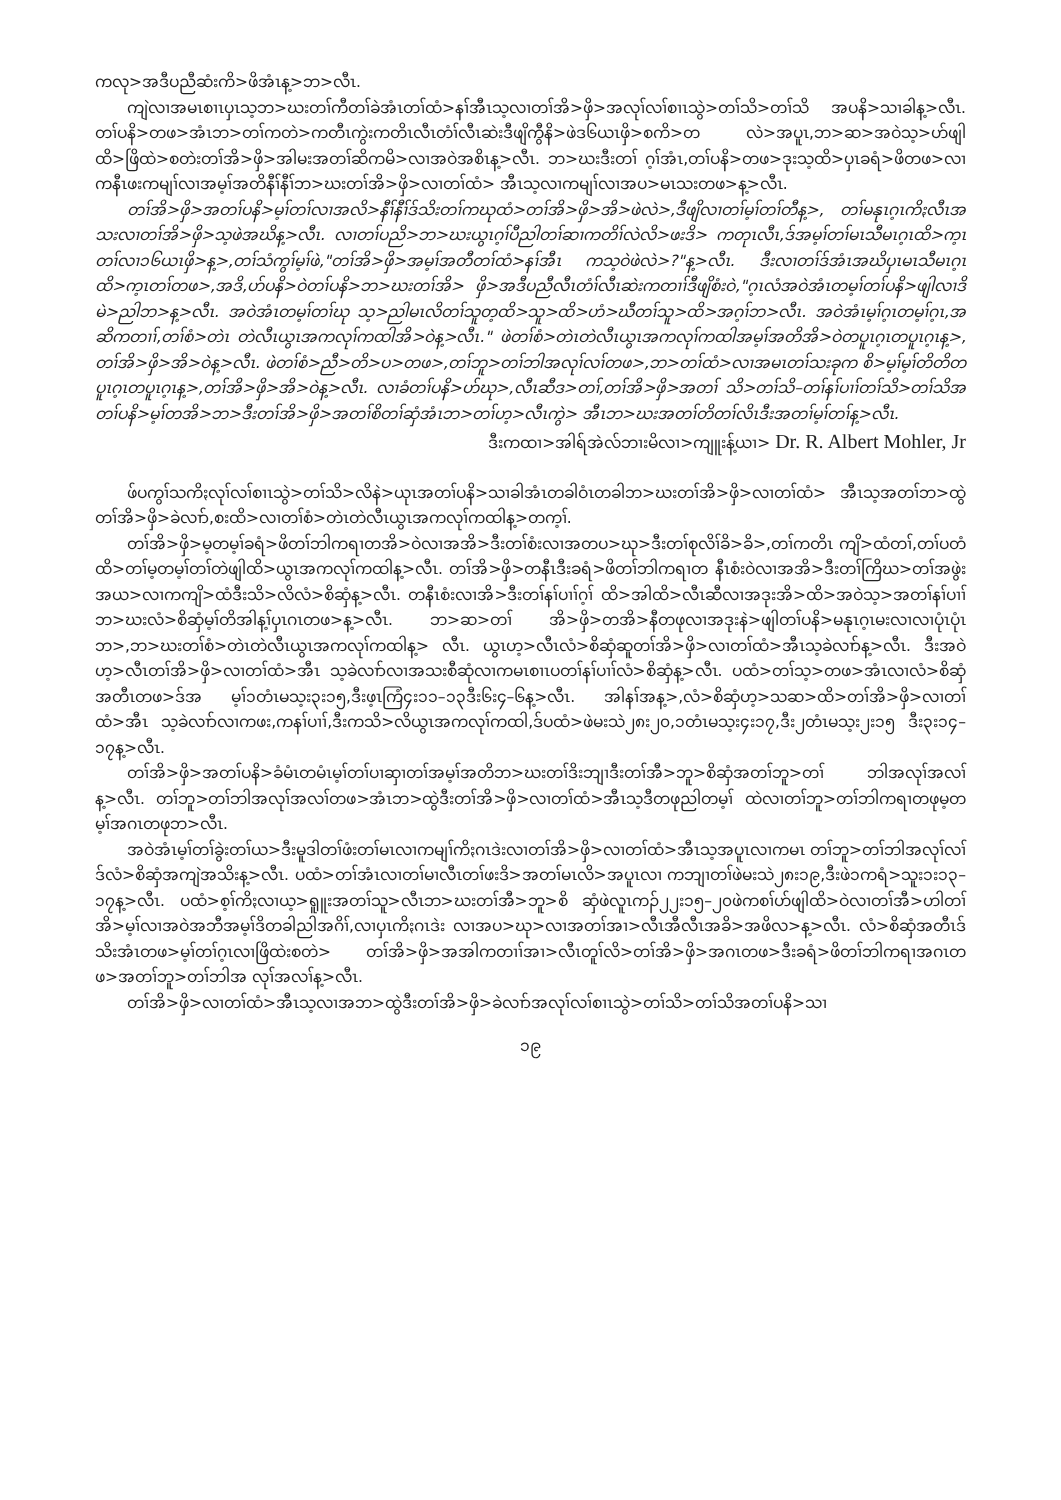ကလု>အဒီပညီဆံးကိ>ဖိအံၤန့>ဘ>လီၤ.
ကျဲလၢအမၤစၢၤပှၤသ့ဘ>ဃးတၢ်ကီတၢ်ခဲအံၤတၢ်ထံ>နၢ်အီၤသ့လၢတၢ်အိ>ဖှိ>အလုၢ်လၢ်စၢၤသွဲ>တၢ်သိ>တၢ်သိ အပနိ>သၢခါန့>လီၤ. တၢ်ပနိ>တဖ>အံၤဘ>တၢ်ကတဲ>ကတီၤကွဲးကတိၤလီၤတံၢ်လီၤဆဲးဒီဖျိကွီနိ>ဖဲဒ၆ယၤဖှိ>စကိ>တ လဲ>အပူၤ,ဘ>ဆ>အဝဲသ့>ဟ်ဖျါထိ>ဖြိထဲ>စတဲးတၢ်အိ>ဖှိ>အါမးအတၢ်ဆိကမိ>လၢအဝဲအစိၤန့>လီၤ. ဘ>ဃးဒီးတၢ် ဂ့ၢ်အံၤ,တၢ်ပနိ>တဖ>ဒုးသ့ထိ>ပှၤခရံ>ဖိတဖ>လၢကနီၤဖးကမျၢ်လၢအမ့ၢ်အတိနီၢ်နီၢ်ဘ>ဃးတၢ်အိ>ဖှိ>လၢတၢ်ထံ> အီၤသ့လၢကမျၢ်လၢအပ>မၤသးတဖ>န့>လီၤ.
တၢ်အိ>ဖှိ>အတၢ်ပနိ>မ့ၢ်တၢ်လၢအလိ>နီၢ်နီၢ်ဒ်သိးတၢ်ကဃုထံ>တၢ်အိ>ဖှိ>အိ>ဖဲလဲ>,ဒီဖျိလၢတၢ်မ့ၢ်တၢ်တီန့>, တၢ်မနုၤဂ့ၤကိႏလီၤအသးလၢတၢ်အိ>ဖှိ>သ့ဖဲအဃိန့>လီၤ. လၢတၢ်ပညိ>ဘ>ဃးယွၤဂ့ၢ်ပီညါတၢ်ဆၢကတိၢ်လဲလိ>ဖးဒိ> ကတုၤလီၤ,ဒ်အမ့ၢ်တၢ်မၤသီမၤဂ့ၤထိ>က့ၤတၢ်လၢ၁၆ယၤဖှိ>န့>,တၢ်သံကွၢ်မ့ၢ်ဖဲ,"တၢ်အိ>ဖှိ>အမ့ၢ်အတီတၢ်ထံ>နၢ်အီၤ ကသ့ဝဲဖဲလဲ>?"န့>လီၤ. ဒီးလၢတၢ်ဒ်အံၤအဃိပှၤမၤသီမၤဂ့ၤထိ>က့ၤတၢ်တဖ>,အဒိ,ဟ်ပနိ>ဝဲတၢ်ပနိ>ဘ>ဃးတၢ်အိ> ဖှိ>အဒီပညီလီၤတံၢ်လီၤဆဲးကတၢၢ်ဒီဖျိစံးဝဲ,"ဂ့ၤလံအဝဲအံၤတမ့ၢ်တၢ်ပနိ>ဖျါလၢဒိမဲ>ညါဘ>န့>လီၤ. အဝဲအံၤတမ့ၢ်တၢ်ဃု သ့>ညါမၤလိတၢ်သူတ့ထိ>သူ>ထိ>ဟံ>ဃီတၢ်သူ>ထိ>အဂ့ၢ်ဘ>လီၤ. အဝဲအံၤမ့ၢ်ဂ့ၤတမ့ၢ်ဂ့ၤ,အဆိကတၢၢ်,တၢ်စံ>တဲၤ တဲလီၤယွၤအကလုၢ်ကထါအိ>ဝဲန့>လီၤ." ဖဲတၢ်စံ>တဲၤတဲလီၤယွၤအကလုၢ်ကထါအမ့ၢ်အတိအိ>ဝဲတပူၤဂ့ၤတပူၤဂ့ၤန့>, တၢ်အိ>ဖှိ>အိ>ဝဲန့>လီၤ. ဖဲတၢ်စံ>ညီ>တိ>ပ>တဖ>,တၢ်ဘူ>တၢ်ဘါအလုၢ်လၢ်တဖ>,ဘ>တၢ်ထံ>လၢအမၤတၢ်သးခုက စိ>မ့ၢ်မ့ၢ်တိတိတပူၤဂ့ၤတပူၤဂ့ၤန့>,တၢ်အိ>ဖှိ>အိ>ဝဲန့>လီၤ. လၢခံတၢ်ပနိ>ဟ်ဃု>,လီၤဆီဒ>တၢ်,တၢ်အိ>ဖှိ>အတၢ် သိ>တၢ်သိ–တၢ်နၢ်ပၢၢ်တၢ်သိ>တၢ်သိအတၢ်ပနိ>မ့ၢ်တအိ>ဘ>ဒီးတၢ်အိ>ဖှိ>အတၢ်စိတၢ်ဆှံအံၤဘ>တၢ်ဟ့>လီၤကွဲ> အီၤဘ>ဃးအတၢ်တိတၢ်လိၤဒီးအတၢ်မ့ၢ်တၢ်န့>လီၤ.
ဒီးကထၢ>အါရ်အဲလ်ဘၢးမိလၢ>ကျူးန့်ယၢ> Dr. R. Albert Mohler, Jr
ဖ်ပကွၢ်သကိႏလုၢ်လၢ်စၢၤသွဲ>တၢ်သိ>လိနဲ>ယုၤအတၢ်ပနိ>သၢခါအံၤတခါဝံၤတခါဘ>ဃးတၢ်အိ>ဖှိ>လၢတၢ်ထံ> အီၤသ့အတၢ်ဘ>ထွဲတၢ်အိ>ဖှိ>ခဲလၢာ်,စးထိ>လၢတၢ်စံ>တဲၤတဲလီၤယွၤအကလုၢ်ကထါန့>တက့ၢ်.
တၢ်အိ>ဖှိ>မ့တမ့ၢ်ခရံ>ဖိတၢ်ဘါကရၢတအိ>ဝဲလၢအအိ>ဒီးတၢ်စံးလၢအတပ>ဃု>ဒီးတၢ်စုလိၢ်ခိ>ခိ>,တၢ်ကတိၤ ကျိ>ထံတၢ်,တၢ်ပတံထိ>တၢ်မ့တမ့ၢ်တၢ်တဲဖျါထိ>ယွၤအကလုၢ်ကထါန့>လီၤ. တၢ်အိ>ဖှိ>တနီၤဒီးခရံ>ဖိတၢ်ဘါကရၢတ နီၤစံးဝဲလၢအအိ>ဒီးတၢ်ကြိဃ>တၢ်အဖွဲးအယ>လၢကကျိ>ထံဒီးသိ>လိလံ>စိဆှံန့>လီၤ. တနီၤစံးလၢအိ>ဒီးတၢ်နၢ်ပၢၢ်ဂ့ၢ် ထိ>အါထိ>လီၤဆီလၢအဒုးအိ>ထိ>အဝဲသ့>အတၢ်နၢ်ပၢၢ်ဘ>ဃးလံ>စိဆှံမ့ၢ်တိအါန့ၢ်ပှၤဂၤတဖ>န့>လီၤ. ဘ>ဆ>တၢ် အိ>ဖှိ>တအိ>နီတဖုလၢအဒုးနဲ>ဖျါတၢ်ပနိ>မနုၤဂ့ၤမးလၢလၢပုံၤပုံၤဘ>,ဘ>ဃးတၢ်စံ>တဲၤတဲလီၤယွၤအကလုၢ်ကထါန့> လီၤ. ယွၤဟ့>လီၤလံ>စိဆှံဆူတၢ်အိ>ဖှိ>လၢတၢ်ထံ>အီၤသ့ခဲလၢာ်န့>လီၤ. ဒီးအဝဲဟ့>လီၤတၢ်အိ>ဖှိ>လၢတၢ်ထံ>အီၤ သ့ခဲလၢာ်လၢအသးစီဆုံလၢကမၤစၢၤပတၢ်နၢ်ပၢၢ်လံ>စိဆှံန့>လီၤ. ပထံ>တၢ်သ့>တဖ>အံၤလၢလံ>စိဆှံအတီၤတဖ>ဒ်အ မ့ၢ်၁တံၤမသ့း၃း၁၅,ဒီးဖ့ၤကြံ၄း၁၁–၁၃ဒီး၆း၄–၆န့>လီၤ. အါနၢ်အန့>,လံ>စိဆှံဟ့>သဆ>ထိ>တၢ်အိ>ဖှိ>လၢတၢ်ထံ>အီၤ သ့ခဲလၢာ်လၢကဖး,ကနၢ်ပၢၢ်,ဒီးကသိ>လိယွၤအကလုၢ်ကထါ,ဒ်ပထံ>ဖဲမးသဲ၂၈း၂၀,၁တံၤမသ့း၄း၁၇,ဒီး၂တံၤမသ့း၂း၁၅ ဒီး၃း၁၄–၁၇န့>လီၤ.
တၢ်အိ>ဖှိ>အတၢ်ပနိ>ခံမံၤတမံၤမ့ၢ်တၢ်ပၢဆှၢတၢ်အမ့ၢ်အတိဘ>ဃးတၢ်ဒိးဘျၢဒီးတၢ်အီ>ဘူ>စိဆှံအတၢ်ဘူ>တၢ် ဘါအလုၢ်အလၢ်န့>လီၤ. တၢ်ဘူ>တၢ်ဘါအလုၢ်အလၢ်တဖ>အံၤဘ>ထွဲဒီးတၢ်အိ>ဖှိ>လၢတၢ်ထံ>အီၤသ့ဒီတဖုညါတမ့ၢ် ထဲလၢတၢ်ဘူ>တၢ်ဘါကရၢတဖုမ့တမ့ၢ်အဂၤတဖုဘ>လီၤ.
အဝဲအံၤမ့ၢ်တၢ်ခွဲးတၢ်ယ>ဒီးမူဒါတၢ်ဖံးတၢ်မၤလၢကမျၢ်ကိႏဂၤဒဲးလၢတၢ်အိ>ဖှိ>လၢတၢ်ထံ>အီၤသ့အပူၤလၢကမၤ တၢ်ဘူ>တၢ်ဘါအလုၢ်လၢ်ဒ်လံ>စိဆှံအကျဲအသိးန့>လီၤ. ပထံ>တၢ်အံၤလၢတၢ်မၢလီၤတၢ်ဖးဒိ>အတၢ်မၤလိ>အပူၤလၢ ကဘျၢတၢ်ဖဲမးသဲ၂၈း၁၉,ဒီးဖဲ၁ကရံ>သူး၁း၁၃–၁၇န့>လီၤ. ပထံ>စ့ၢ်ကိႏလၢယ့>ရူူးအတၢ်သူ>လီၤဘ>ဃးတၢ်အီ>ဘူ>စိ ဆှံဖဲလူၤကၣ်၂၂း၁၅–၂၀ဖဲကစၢ်ဟ်ဖျါထိ>ဝဲလၢတၢ်အီ>ဟါတၢ်အိ>မ့ၢ်လၢအဝဲအဘီအမ့ၢ်ဒိတခါညါအဂိၢ်,လၢပှၤကိႏဂၤဒဲး လၢအပ>ဃု>လၢအတၢ်အၢ>လီၤအီလီၤအခိ>အဖိလ>န့>လီၤ. လံ>စိဆှံအတီၤဒ်သိးအံၤတဖ>မ့ၢ်တၢ်ဂ့ၤလၢဖြိထဲးစတဲ> တၢ်အိ>ဖှိ>အအါကတၢၢ်အၢ>လီၤတူၢ်လိ>တၢ်အိ>ဖှိ>အဂၤတဖ>ဒီးခရံ>ဖိတၢ်ဘါကရၢအဂၤတဖ>အတၢ်ဘူ>တၢ်ဘါအ လုၢ်အလၢ်န့>လီၤ.
တၢ်အိ>ဖှိ>လၢတၢ်ထံ>အီၤသ့လၢအဘ>ထွဲဒီးတၢ်အိ>ဖှိ>ခဲလၢာ်အလုၢ်လၢ်စၢၤသွဲ>တၢ်သိ>တၢ်သိအတၢ်ပနိ>သၢ
၁၉